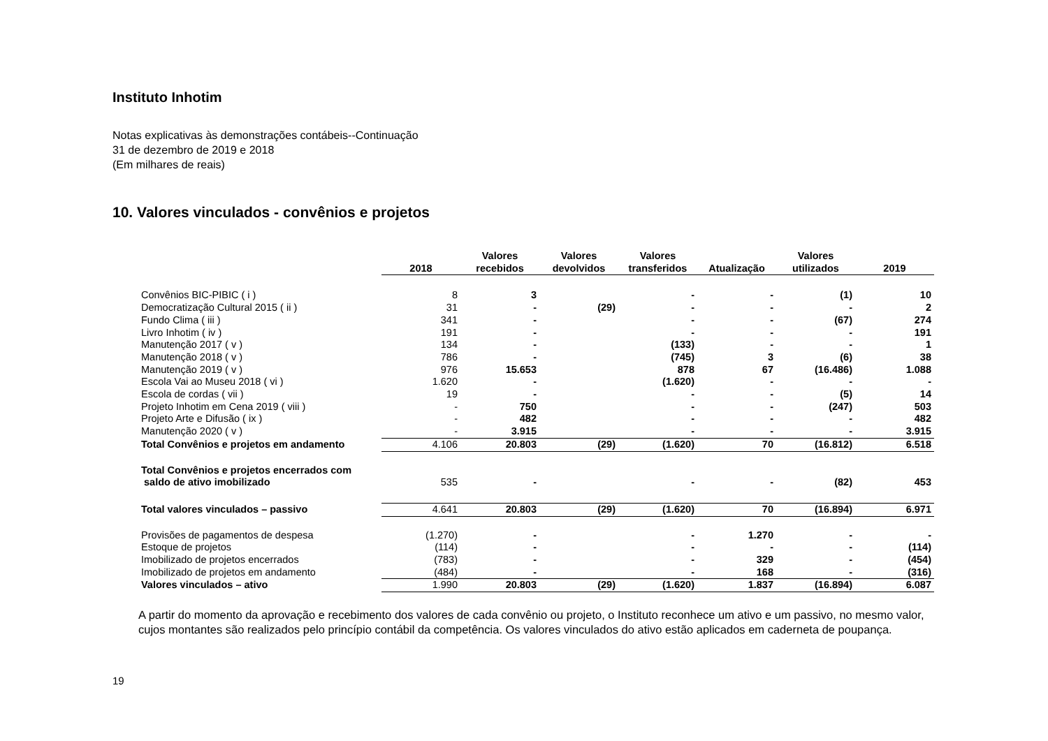Instituto Inhotim
Notas explicativas às demonstrações contábeis--Continuação
31 de dezembro de 2019 e 2018
(Em milhares de reais)
10. Valores vinculados - convênios e projetos
| | 2018 | Valores recebidos | Valores devolvidos | Valores transferidos | Atualização | Valores utilizados | 2019 |
| --- | --- | --- | --- | --- | --- | --- | --- |
| Convênios BIC-PIBIC ( i ) | 8 | 3 | | - | - | (1) | 10 |
| Democratização Cultural 2015 ( ii ) | 31 | - | (29) | - | - | - | 2 |
| Fundo Clima ( iii ) | 341 | - | | - | - | (67) | 274 |
| Livro Inhotim ( iv ) | 191 | - | | - | - | - | 191 |
| Manutenção 2017 ( v ) | 134 | - | | (133) | - | - | 1 |
| Manutenção 2018 ( v ) | 786 | - | | (745) | 3 | (6) | 38 |
| Manutenção 2019 ( v ) | 976 | 15.653 | | 878 | 67 | (16.486) | 1.088 |
| Escola Vai ao Museu 2018 ( vi ) | 1.620 | - | | (1.620) | - | - | - |
| Escola de cordas ( vii ) | 19 | - | | - | - | (5) | 14 |
| Projeto Inhotim em Cena 2019 ( viii ) | - | 750 | | - | - | (247) | 503 |
| Projeto Arte e Difusão ( ix ) | - | 482 | | - | - | - | 482 |
| Manutenção 2020 ( v ) | - | 3.915 | | - | - | - | 3.915 |
| Total Convênios e projetos em andamento | 4.106 | 20.803 | (29) | (1.620) | 70 | (16.812) | 6.518 |
| Total Convênios e projetos encerrados com saldo de ativo imobilizado | 535 | - | | - | - | (82) | 453 |
| Total valores vinculados – passivo | 4.641 | 20.803 | (29) | (1.620) | 70 | (16.894) | 6.971 |
| Provisões de pagamentos de despesa | (1.270) | - | | - | 1.270 | - | - |
| Estoque de projetos | (114) | - | | - | - | - | (114) |
| Imobilizado de projetos encerrados | (783) | - | | - | 329 | - | (454) |
| Imobilizado de projetos em andamento | (484) | - | | - | 168 | - | (316) |
| Valores vinculados – ativo | 1.990 | 20.803 | (29) | (1.620) | 1.837 | (16.894) | 6.087 |
A partir do momento da aprovação e recebimento dos valores de cada convênio ou projeto, o Instituto reconhece um ativo e um passivo, no mesmo valor, cujos montantes são realizados pelo princípio contábil da competência. Os valores vinculados do ativo estão aplicados em caderneta de poupança.
19